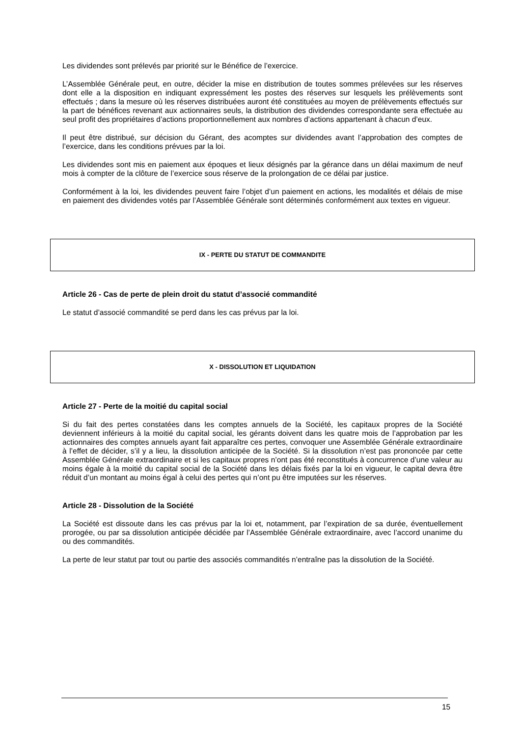Les dividendes sont prélevés par priorité sur le Bénéfice de l’exercice.
L’Assemblée Générale peut, en outre, décider la mise en distribution de toutes sommes prélevées sur les réserves dont elle a la disposition en indiquant expressément les postes des réserves sur lesquels les prélèvements sont effectués ; dans la mesure où les réserves distribuées auront été constituées au moyen de prélèvements effectués sur la part de bénéfices revenant aux actionnaires seuls, la distribution des dividendes correspondante sera effectuée au seul profit des propriétaires d’actions proportionnellement aux nombres d’actions appartenant à chacun d’eux.
Il peut être distribué, sur décision du Gérant, des acomptes sur dividendes avant l’approbation des comptes de l’exercice, dans les conditions prévues par la loi.
Les dividendes sont mis en paiement aux époques et lieux désignés par la gérance dans un délai maximum de neuf mois à compter de la clôture de l’exercice sous réserve de la prolongation de ce délai par justice.
Conformément à la loi, les dividendes peuvent faire l’objet d’un paiement en actions, les modalités et délais de mise en paiement des dividendes votés par l’Assemblée Générale sont déterminés conformément aux textes en vigueur.
IX - PERTE DU STATUT DE COMMANDITE
Article 26 - Cas de perte de plein droit du statut d’associé commandité
Le statut d’associé commandité se perd dans les cas prévus par la loi.
X - DISSOLUTION ET LIQUIDATION
Article 27 - Perte de la moitié du capital social
Si du fait des pertes constatées dans les comptes annuels de la Société, les capitaux propres de la Société deviennent inférieurs à la moitié du capital social, les gérants doivent dans les quatre mois de l’approbation par les actionnaires des comptes annuels ayant fait apparaître ces pertes, convoquer une Assemblée Générale extraordinaire à l’effet de décider, s’il y a lieu, la dissolution anticipée de la Société. Si la dissolution n’est pas prononcée par cette Assemblée Générale extraordinaire et si les capitaux propres n’ont pas été reconstitués à concurrence d’une valeur au moins égale à la moitié du capital social de la Société dans les délais fixés par la loi en vigueur, le capital devra être réduit d’un montant au moins égal à celui des pertes qui n’ont pu être imputées sur les réserves.
Article 28 - Dissolution de la Société
La Société est dissoute dans les cas prévus par la loi et, notamment, par l’expiration de sa durée, éventuellement prorogée, ou par sa dissolution anticipée décidée par l’Assemblée Générale extraordinaire, avec l’accord unanime du ou des commandités.
La perte de leur statut par tout ou partie des associés commandités n’entraîne pas la dissolution de la Société.
15